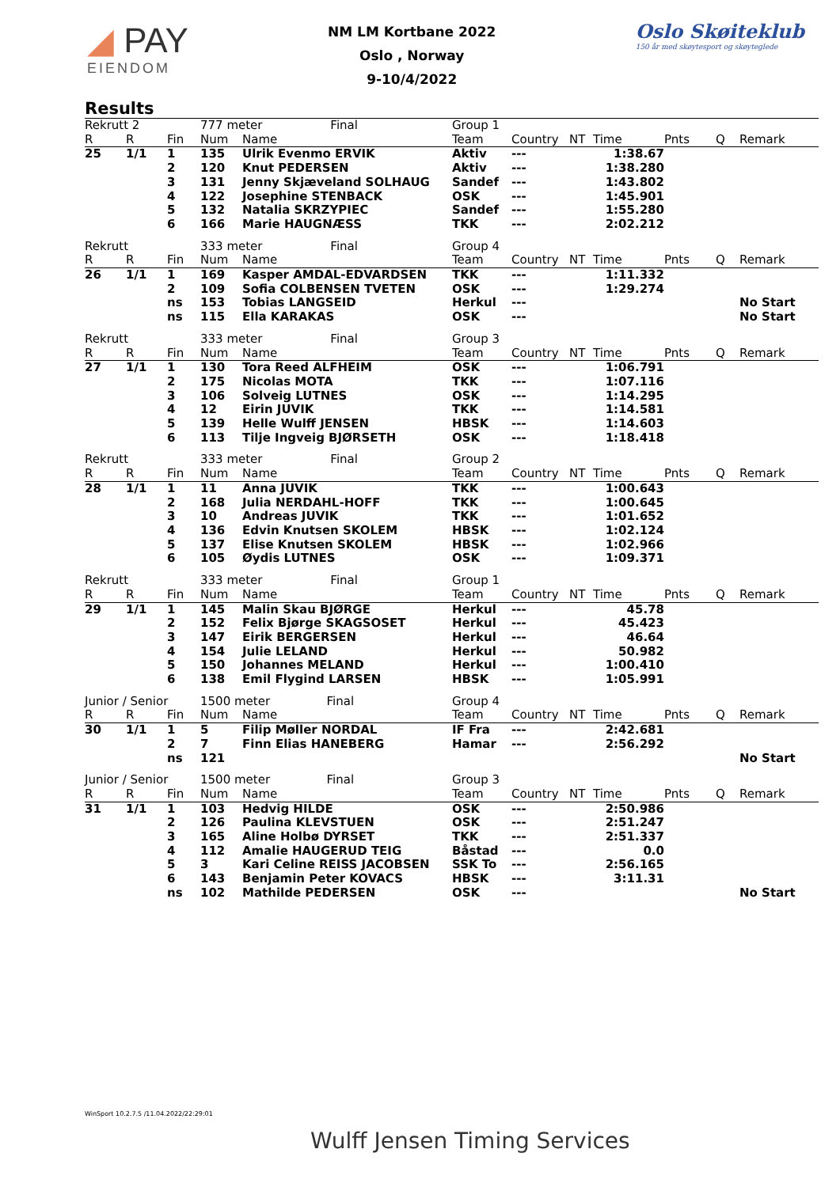◢ PAY
EIENDOM
NM LM Kortbane 2022
Oslo , Norway
9-10/4/2022
Oslo Skøiteklub
150 år med skøytesport og skøyteglede
Results
| Rekrutt 2 | | | 777 meter Final | | Group 1 | | | | | | |
| --- | --- | --- | --- | --- | --- | --- | --- | --- | --- | --- | --- |
| R | R | Fin | Num | Name | Team | Country | NT | Time | Pnts | Q | Remark |
| 25 | 1/1 | 1 | 135 | Ulrik Evenmo ERVIK | Aktiv | --- | | 1:38.67 | | | |
| | | 2 | 120 | Knut PEDERSEN | Aktiv | --- | | 1:38.280 | | | |
| | | 3 | 131 | Jenny Skjæveland SOLHAUG | Sandef | --- | | 1:43.802 | | | |
| | | 4 | 122 | Josephine STENBACK | OSK | --- | | 1:45.901 | | | |
| | | 5 | 132 | Natalia SKRZYPIEC | Sandef | --- | | 1:55.280 | | | |
| | | 6 | 166 | Marie HAUGNÆSS | TKK | --- | | 2:02.212 | | | |
| Rekrutt | | | 333 meter Final | | Group 4 | | | | | | |
| --- | --- | --- | --- | --- | --- | --- | --- | --- | --- | --- | --- |
| R | R | Fin | Num | Name | Team | Country | NT | Time | Pnts | Q | Remark |
| 26 | 1/1 | 1 | 169 | Kasper AMDAL-EDVARDSEN | TKK | --- | | 1:11.332 | | | |
| | | 2 | 109 | Sofia COLBENSEN TVETEN | OSK | --- | | 1:29.274 | | | |
| | | ns | 153 | Tobias LANGSEID | Herkul | --- | | | | | No Start |
| | | ns | 115 | Ella KARAKAS | OSK | --- | | | | | No Start |
| Rekrutt | | | 333 meter Final | | Group 3 | | | | | | |
| --- | --- | --- | --- | --- | --- | --- | --- | --- | --- | --- | --- |
| R | R | Fin | Num | Name | Team | Country | NT | Time | Pnts | Q | Remark |
| 27 | 1/1 | 1 | 130 | Tora Reed ALFHEIM | OSK | --- | | 1:06.791 | | | |
| | | 2 | 175 | Nicolas MOTA | TKK | --- | | 1:07.116 | | | |
| | | 3 | 106 | Solveig LUTNES | OSK | --- | | 1:14.295 | | | |
| | | 4 | 12 | Eirin JUVIK | TKK | --- | | 1:14.581 | | | |
| | | 5 | 139 | Helle Wulff JENSEN | HBSK | --- | | 1:14.603 | | | |
| | | 6 | 113 | Tilje Ingveig BJØRSETH | OSK | --- | | 1:18.418 | | | |
| Rekrutt | | | 333 meter Final | | Group 2 | | | | | | |
| --- | --- | --- | --- | --- | --- | --- | --- | --- | --- | --- | --- |
| R | R | Fin | Num | Name | Team | Country | NT | Time | Pnts | Q | Remark |
| 28 | 1/1 | 1 | 11 | Anna JUVIK | TKK | --- | | 1:00.643 | | | |
| | | 2 | 168 | Julia NERDAHL-HOFF | TKK | --- | | 1:00.645 | | | |
| | | 3 | 10 | Andreas JUVIK | TKK | --- | | 1:01.652 | | | |
| | | 4 | 136 | Edvin Knutsen SKOLEM | HBSK | --- | | 1:02.124 | | | |
| | | 5 | 137 | Elise Knutsen SKOLEM | HBSK | --- | | 1:02.966 | | | |
| | | 6 | 105 | Øydis LUTNES | OSK | --- | | 1:09.371 | | | |
| Rekrutt | | | 333 meter Final | | Group 1 | | | | | | |
| --- | --- | --- | --- | --- | --- | --- | --- | --- | --- | --- | --- |
| R | R | Fin | Num | Name | Team | Country | NT | Time | Pnts | Q | Remark |
| 29 | 1/1 | 1 | 145 | Malin Skau BJØRGE | Herkul | --- | | 45.78 | | | |
| | | 2 | 152 | Felix Bjørge SKAGSOSET | Herkul | --- | | 45.423 | | | |
| | | 3 | 147 | Eirik BERGERSEN | Herkul | --- | | 46.64 | | | |
| | | 4 | 154 | Julie LELAND | Herkul | --- | | 50.982 | | | |
| | | 5 | 150 | Johannes MELAND | Herkul | --- | | 1:00.410 | | | |
| | | 6 | 138 | Emil Flygind LARSEN | HBSK | --- | | 1:05.991 | | | |
| Junior / Senior | | | 1500 meter Final | | Group 4 | | | | | | |
| --- | --- | --- | --- | --- | --- | --- | --- | --- | --- | --- | --- |
| R | R | Fin | Num | Name | Team | Country | NT | Time | Pnts | Q | Remark |
| 30 | 1/1 | 1 | 5 | Filip Møller NORDAL | IF Fra | --- | | 2:42.681 | | | |
| | | 2 | 7 | Finn Elias HANEBERG | Hamar | --- | | 2:56.292 | | | |
| | | ns | 121 | | | | | | | | No Start |
| Junior / Senior | | | 1500 meter Final | | Group 3 | | | | | | |
| --- | --- | --- | --- | --- | --- | --- | --- | --- | --- | --- | --- |
| R | R | Fin | Num | Name | Team | Country | NT | Time | Pnts | Q | Remark |
| 31 | 1/1 | 1 | 103 | Hedvig HILDE | OSK | --- | | 2:50.986 | | | |
| | | 2 | 126 | Paulina KLEVSTUEN | OSK | --- | | 2:51.247 | | | |
| | | 3 | 165 | Aline Holbø DYRSET | TKK | --- | | 2:51.337 | | | |
| | | 4 | 112 | Amalie HAUGERUD TEIG | Båstad | --- | | 0.0 | | | |
| | | 5 | 3 | Kari Celine REISS JACOBSEN | SSK To | --- | | 2:56.165 | | | |
| | | 6 | 143 | Benjamin Peter KOVACS | HBSK | --- | | 3:11.31 | | | |
| | | ns | 102 | Mathilde PEDERSEN | OSK | --- | | | | | No Start |
WinSport 10.2.7.5 /11.04.2022/22:29:01
Wulff Jensen Timing Services